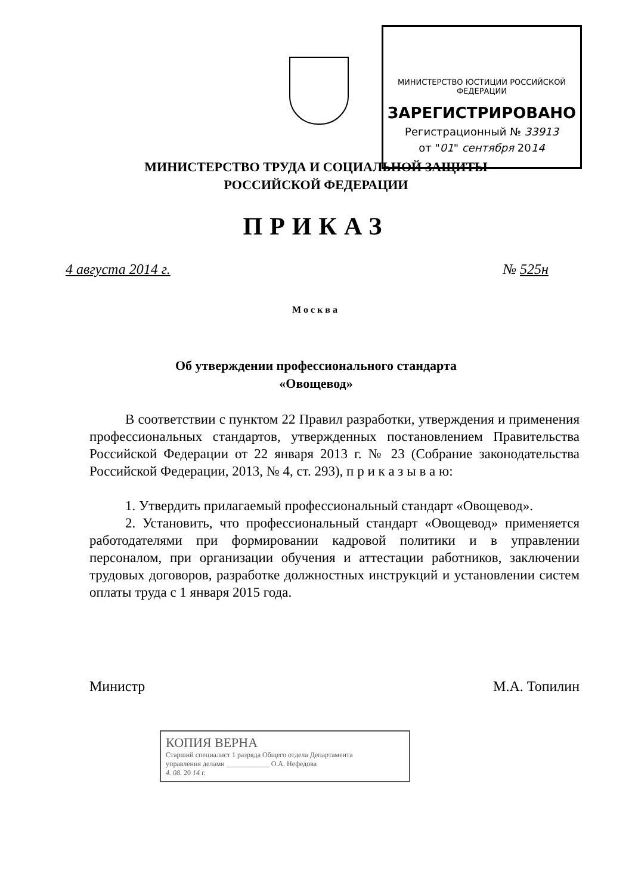МИНИСТЕРСТВО ЮСТИЦИИ РОССИЙСКОЙ ФЕДЕРАЦИИ
ЗАРЕГИСТРИРОВАНО
Регистрационный № 33913
от "01" сентября 2014
МИНИСТЕРСТВО ТРУДА И СОЦИАЛЬНОЙ ЗАЩИТЫ
РОССИЙСКОЙ ФЕДЕРАЦИИ
ПРИКАЗ
4 августа 2014 г. № 525н
Москва
Об утверждении профессионального стандарта
«Овощевод»
В соответствии с пунктом 22 Правил разработки, утверждения и применения профессиональных стандартов, утвержденных постановлением Правительства Российской Федерации от 22 января 2013 г. № 23 (Собрание законодательства Российской Федерации, 2013, № 4, ст. 293), п р и к а з ы в а ю:
1. Утвердить прилагаемый профессиональный стандарт «Овощевод».
2. Установить, что профессиональный стандарт «Овощевод» применяется работодателями при формировании кадровой политики и в управлении персоналом, при организации обучения и аттестации работников, заключении трудовых договоров, разработке должностных инструкций и установлении систем оплаты труда с 1 января 2015 года.
Министр М.А. Топилин
КОПИЯ ВЕРНА
Старший специалист 1 разряда Общего отдела Департамента
управления делами ____________ О.А. Нефедова
4. 08. 20 14 г.